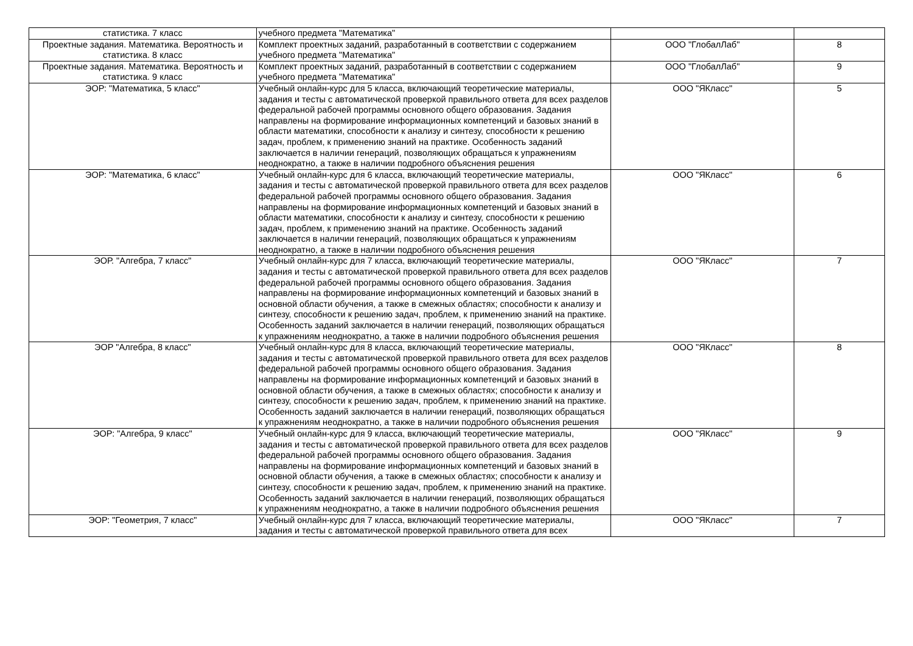| статистика. 7 класс | учебного предмета "Математика" | | |
| Проектные задания. Математика. Вероятность и статистика. 8 класс | Комплект проектных заданий, разработанный в соответствии с содержанием учебного предмета "Математика" | ООО "ГлобалЛаб" | 8 |
| Проектные задания. Математика. Вероятность и статистика. 9 класс | Комплект проектных заданий, разработанный в соответствии с содержанием учебного предмета "Математика" | ООО "ГлобалЛаб" | 9 |
| ЭОР: "Математика, 5 класс" | Учебный онлайн-курс для 5 класса, включающий теоретические материалы, задания и тесты с автоматической проверкой правильного ответа для всех разделов федеральной рабочей программы основного общего образования. Задания направлены на формирование информационных компетенций и базовых знаний в области математики, способности к анализу и синтезу, способности к решению задач, проблем, к применению знаний на практике. Особенность заданий заключается в наличии генераций, позволяющих обращаться к упражнениям неоднократно, а также в наличии подробного объяснения решения | ООО "ЯКласс" | 5 |
| ЭОР: "Математика, 6 класс" | Учебный онлайн-курс для 6 класса, включающий теоретические материалы, задания и тесты с автоматической проверкой правильного ответа для всех разделов федеральной рабочей программы основного общего образования. Задания направлены на формирование информационных компетенций и базовых знаний в области математики, способности к анализу и синтезу, способности к решению задач, проблем, к применению знаний на практике. Особенность заданий заключается в наличии генераций, позволяющих обращаться к упражнениям неоднократно, а также в наличии подробного объяснения решения | ООО "ЯКласс" | 6 |
| ЭОР. "Алгебра, 7 класс" | Учебный онлайн-курс для 7 класса, включающий теоретические материалы, задания и тесты с автоматической проверкой правильного ответа для всех разделов федеральной рабочей программы основного общего образования. Задания направлены на формирование информационных компетенций и базовых знаний в основной области обучения, а также в смежных областях; способности к анализу и синтезу, способности к решению задач, проблем, к применению знаний на практике. Особенность заданий заключается в наличии генераций, позволяющих обращаться к упражнениям неоднократно, а также в наличии подробного объяснения решения | ООО "ЯКласс" | 7 |
| ЭОР "Алгебра, 8 класс" | Учебный онлайн-курс для 8 класса, включающий теоретические материалы, задания и тесты с автоматической проверкой правильного ответа для всех разделов федеральной рабочей программы основного общего образования. Задания направлены на формирование информационных компетенций и базовых знаний в основной области обучения, а также в смежных областях; способности к анализу и синтезу, способности к решению задач, проблем, к применению знаний на практике. Особенность заданий заключается в наличии генераций, позволяющих обращаться к упражнениям неоднократно, а также в наличии подробного объяснения решения | ООО "ЯКласс" | 8 |
| ЭОР: "Алгебра, 9 класс" | Учебный онлайн-курс для 9 класса, включающий теоретические материалы, задания и тесты с автоматической проверкой правильного ответа для всех разделов федеральной рабочей программы основного общего образования. Задания направлены на формирование информационных компетенций и базовых знаний в основной области обучения, а также в смежных областях; способности к анализу и синтезу, способности к решению задач, проблем, к применению знаний на практике. Особенность заданий заключается в наличии генераций, позволяющих обращаться к упражнениям неоднократно, а также в наличии подробного объяснения решения | ООО "ЯКласс" | 9 |
| ЭОР: "Геометрия, 7 класс" | Учебный онлайн-курс для 7 класса, включающий теоретические материалы, задания и тесты с автоматической проверкой правильного ответа для всех | ООО "ЯКласс" | 7 |